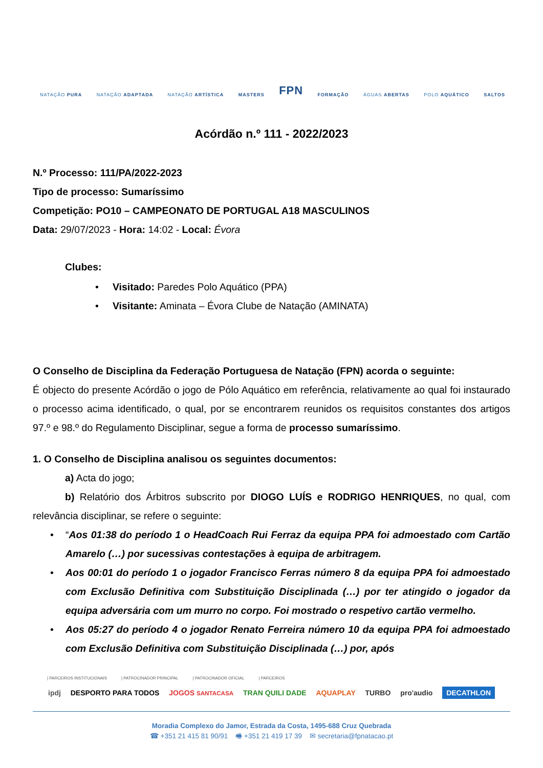NATAÇÃO PURA NATAÇÃO ADAPTADA NATAÇÃO ARTÍSTICA MASTERS FPN FORMAÇÃO ÁGUAS ABERTAS POLO AQUÁTICO SALTOS
Acórdão n.º 111 - 2022/2023
N.º Processo: 111/PA/2022-2023
Tipo de processo: Sumaríssimo
Competição: PO10 – CAMPEONATO DE PORTUGAL A18 MASCULINOS
Data: 29/07/2023 - Hora: 14:02 - Local: Évora
Clubes:
• Visitado: Paredes Polo Aquático (PPA)
• Visitante: Aminata – Évora Clube de Natação (AMINATA)
O Conselho de Disciplina da Federação Portuguesa de Natação (FPN) acorda o seguinte:
É objecto do presente Acórdão o jogo de Pólo Aquático em referência, relativamente ao qual foi instaurado o processo acima identificado, o qual, por se encontrarem reunidos os requisitos constantes dos artigos 97.º e 98.º do Regulamento Disciplinar, segue a forma de processo sumaríssimo.
1. O Conselho de Disciplina analisou os seguintes documentos:
a) Acta do jogo;
b) Relatório dos Árbitros subscrito por DIOGO LUÍS e RODRIGO HENRIQUES, no qual, com relevância disciplinar, se refere o seguinte:
• “Aos 01:38 do período 1 o HeadCoach Rui Ferraz da equipa PPA foi admoestado com Cartão Amarelo (…) por sucessivas contestações à equipa de arbitragem.
• Aos 00:01 do período 1 o jogador Francisco Ferras número 8 da equipa PPA foi admoestado com Exclusão Definitiva com Substituição Disciplinada (…) por ter atingido o jogador da equipa adversária com um murro no corpo. Foi mostrado o respetivo cartão vermelho.
• Aos 05:27 do período 4 o jogador Renato Ferreira número 10 da equipa PPA foi admoestado com Exclusão Definitiva com Substituição Disciplinada (…) por, após
| PARCEIROS INSTITUCIONAIS | PATROCINADOR PRINCIPAL | PATROCINADOR OFICIAL | PARCEIROS
ipdj DESPORTO PARA TODOS JOGOS SANTACASA TRAN QUILI DADE AQUAPLAY TURBO pro'audio DECATHLON
Moradia Complexo do Jamor, Estrada da Costa, 1495-688 Cruz Quebrada
☎ +351 21 415 81 90/91 🖷 +351 21 419 17 39 ✉ secretaria@fpnatacao.pt